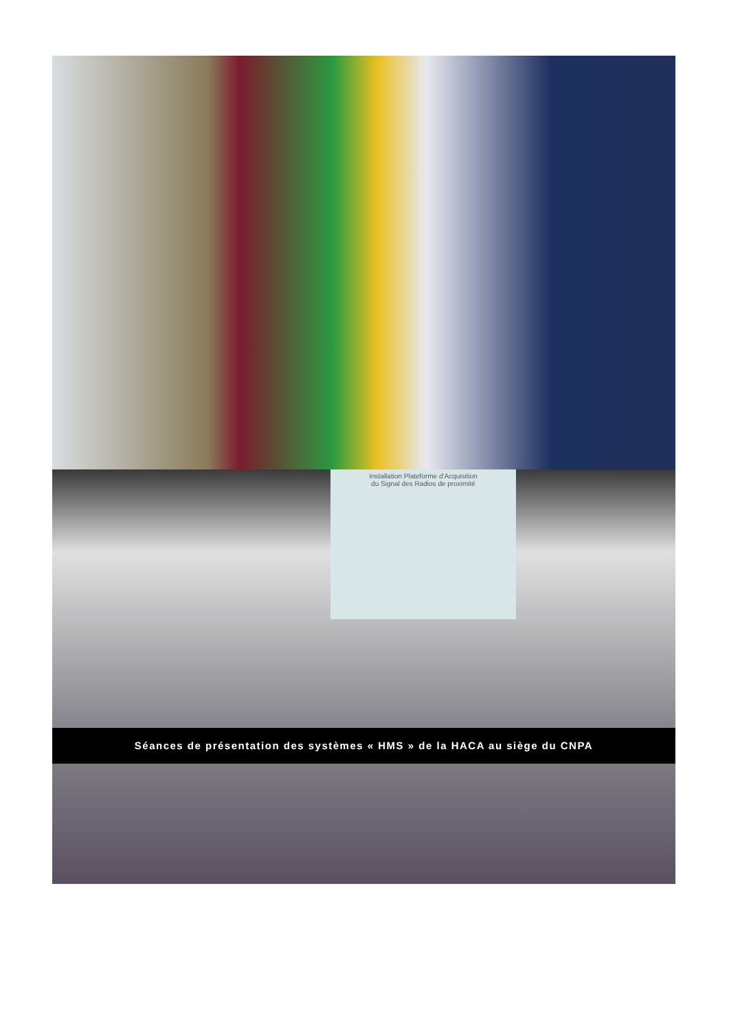Installation Plateforme d'Acquisition
du Signal des Radios de proximité
Séances de présentation des systèmes « HMS » de la HACA au siège du CNPA